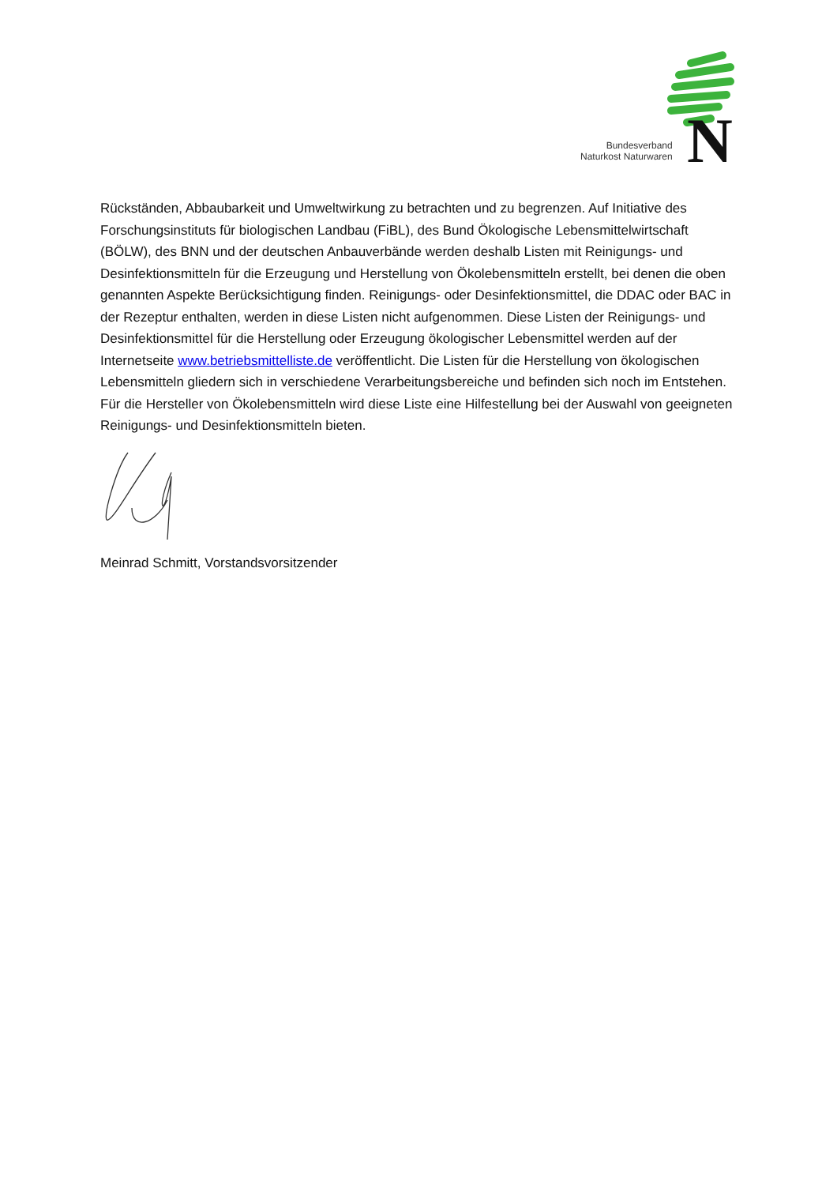Bundesverband
Naturkost Naturwaren
N
Rückständen, Abbaubarkeit und Umweltwirkung zu betrachten und zu begrenzen. Auf Initiative des Forschungsinstituts für biologischen Landbau (FiBL), des Bund Ökologische Lebensmittelwirtschaft (BÖLW), des BNN und der deutschen Anbauverbände werden deshalb Listen mit Reinigungs- und Desinfektionsmitteln für die Erzeugung und Herstellung von Ökolebensmitteln erstellt, bei denen die oben genannten Aspekte Berücksichtigung finden. Reinigungs- oder Desinfektionsmittel, die DDAC oder BAC in der Rezeptur enthalten, werden in diese Listen nicht aufgenommen. Diese Listen der Reinigungs- und Desinfektionsmittel für die Herstellung oder Erzeugung ökologischer Lebensmittel werden auf der Internetseite www.betriebsmittelliste.de veröffentlicht. Die Listen für die Herstellung von ökologischen Lebensmitteln gliedern sich in verschiedene Verarbeitungsbereiche und befinden sich noch im Entstehen. Für die Hersteller von Ökolebensmitteln wird diese Liste eine Hilfestellung bei der Auswahl von geeigneten Reinigungs- und Desinfektionsmitteln bieten.
Meinrad Schmitt, Vorstandsvorsitzender